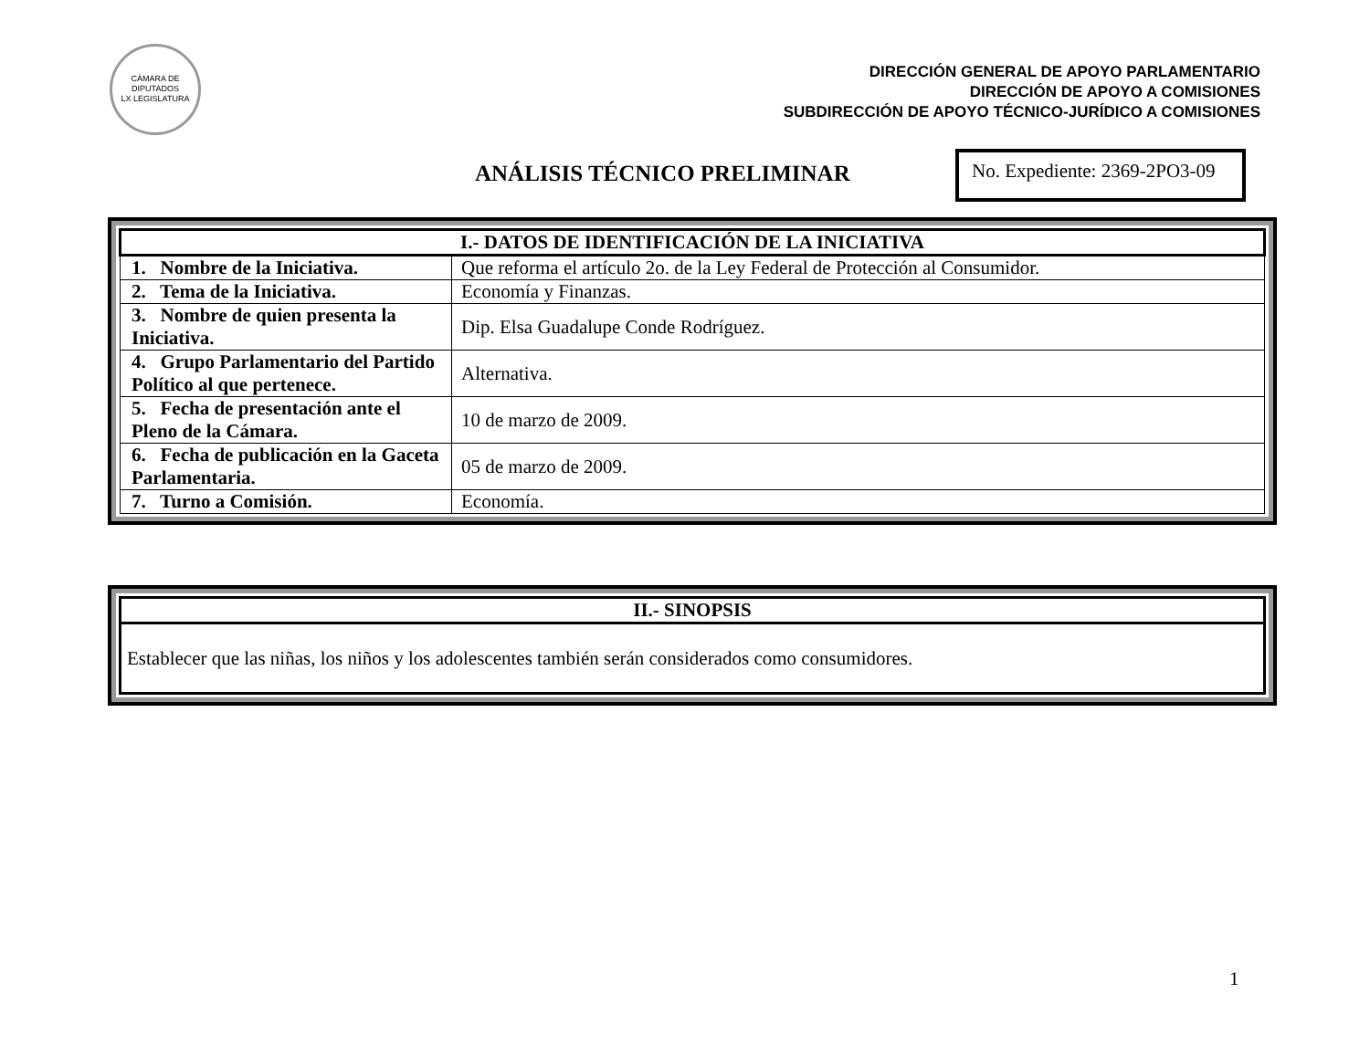CÁMARA DE DIPUTADOS
LX LEGISLATURA
DIRECCIÓN GENERAL DE APOYO PARLAMENTARIO
DIRECCIÓN DE APOYO A COMISIONES
SUBDIRECCIÓN DE APOYO TÉCNICO-JURÍDICO A COMISIONES
ANÁLISIS TÉCNICO PRELIMINAR
No. Expediente: 2369-2PO3-09
| I.- DATOS DE IDENTIFICACIÓN DE LA INICIATIVA | |
| --- | --- |
| 1. Nombre de la Iniciativa. | Que reforma el artículo 2o. de la Ley Federal de Protección al Consumidor. |
| 2. Tema de la Iniciativa. | Economía y Finanzas. |
| 3. Nombre de quien presenta la Iniciativa. | Dip. Elsa Guadalupe Conde Rodríguez. |
| 4. Grupo Parlamentario del Partido Político al que pertenece. | Alternativa. |
| 5. Fecha de presentación ante el Pleno de la Cámara. | 10 de marzo de 2009. |
| 6. Fecha de publicación en la Gaceta Parlamentaria. | 05 de marzo de 2009. |
| 7. Turno a Comisión. | Economía. |
| II.- SINOPSIS |
| --- |
| Establecer que las niñas, los niños y los adolescentes también serán considerados como consumidores. |
1